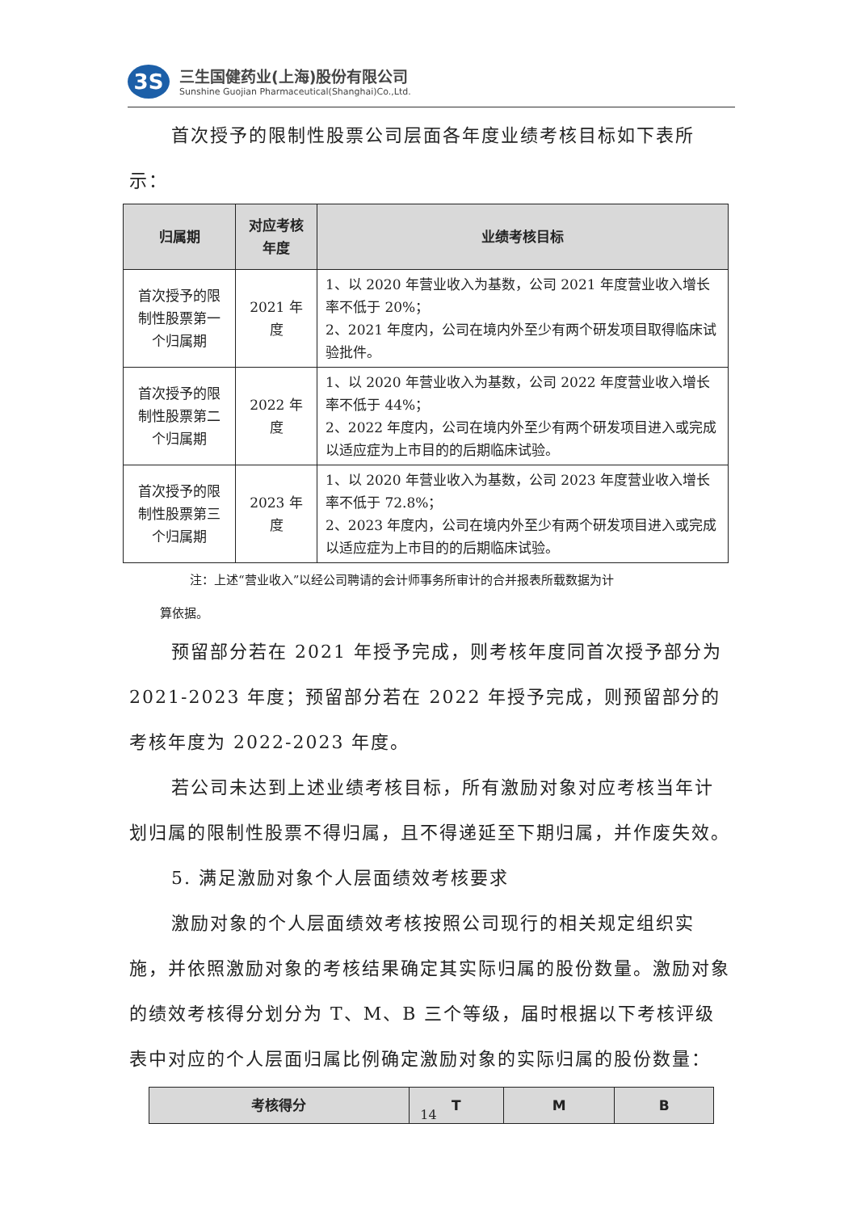3S
三生国健药业(上海)股份有限公司
Sunshine Guojian Pharmaceutical(Shanghai)Co.,Ltd.
首次授予的限制性股票公司层面各年度业绩考核目标如下表所示：
| 归属期 | 对应考核年度 | 业绩考核目标 |
| --- | --- | --- |
| 首次授予的限制性股票第一个归属期 | 2021 年度 | 1、以 2020 年营业收入为基数，公司 2021 年度营业收入增长率不低于 20%； 2、2021 年度内，公司在境内外至少有两个研发项目取得临床试验批件。 |
| 首次授予的限制性股票第二个归属期 | 2022 年度 | 1、以 2020 年营业收入为基数，公司 2022 年度营业收入增长率不低于 44%； 2、2022 年度内，公司在境内外至少有两个研发项目进入或完成以适应症为上市目的的后期临床试验。 |
| 首次授予的限制性股票第三个归属期 | 2023 年度 | 1、以 2020 年营业收入为基数，公司 2023 年度营业收入增长率不低于 72.8%； 2、2023 年度内，公司在境内外至少有两个研发项目进入或完成以适应症为上市目的的后期临床试验。 |
注：上述“营业收入”以经公司聘请的会计师事务所审计的合并报表所载数据为计
算依据。
预留部分若在 2021 年授予完成，则考核年度同首次授予部分为 2021-2023 年度；预留部分若在 2022 年授予完成，则预留部分的考核年度为 2022-2023 年度。
若公司未达到上述业绩考核目标，所有激励对象对应考核当年计划归属的限制性股票不得归属，且不得递延至下期归属，并作废失效。
5. 满足激励对象个人层面绩效考核要求
激励对象的个人层面绩效考核按照公司现行的相关规定组织实施，并依照激励对象的考核结果确定其实际归属的股份数量。激励对象的绩效考核得分划分为 T、M、B 三个等级，届时根据以下考核评级表中对应的个人层面归属比例确定激励对象的实际归属的股份数量：
| 考核得分 | T | M | B |
| --- | --- | --- | --- |
14